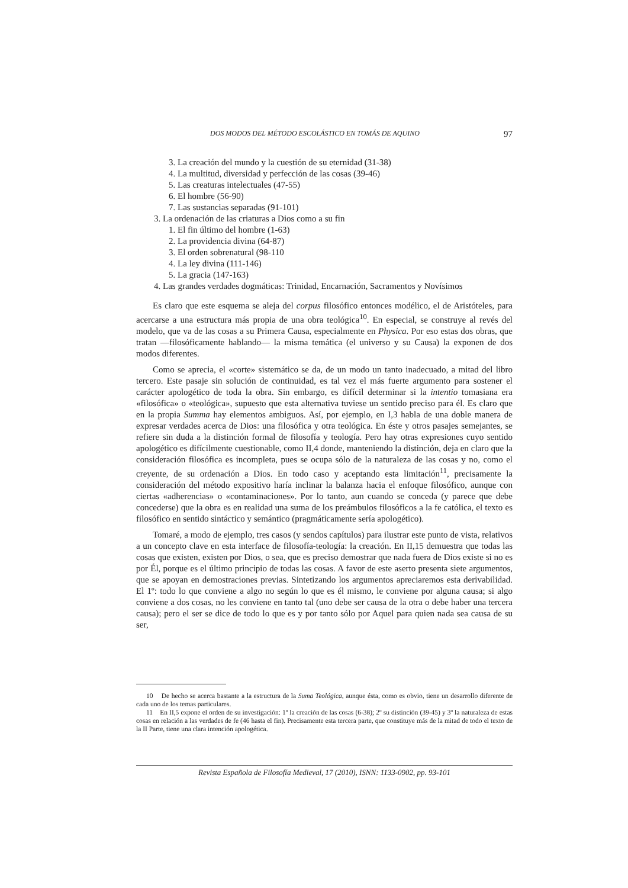DOS MODOS DEL MÉTODO ESCOLÁSTICO EN TOMÁS DE AQUINO 97
3. La creación del mundo y la cuestión de su eternidad (31-38)
4. La multitud, diversidad y perfección de las cosas (39-46)
5. Las creaturas intelectuales (47-55)
6. El hombre (56-90)
7. Las sustancias separadas (91-101)
3. La ordenación de las criaturas a Dios como a su fin
1. El fin último del hombre (1-63)
2. La providencia divina (64-87)
3. El orden sobrenatural (98-110
4. La ley divina (111-146)
5. La gracia (147-163)
4. Las grandes verdades dogmáticas: Trinidad, Encarnación, Sacramentos y Novísimos
Es claro que este esquema se aleja del corpus filosófico entonces modélico, el de Aristóteles, para acercarse a una estructura más propia de una obra teológica<sup>10</sup>. En especial, se construye al revés del modelo, que va de las cosas a su Primera Causa, especialmente en Physica. Por eso estas dos obras, que tratan —filosóficamente hablando— la misma temática (el universo y su Causa) la exponen de dos modos diferentes.
Como se aprecia, el «corte» sistemático se da, de un modo un tanto inadecuado, a mitad del libro tercero. Este pasaje sin solución de continuidad, es tal vez el más fuerte argumento para sostener el carácter apologético de toda la obra. Sin embargo, es difícil determinar si la intentio tomasiana era «filosófica» o «teológica», supuesto que esta alternativa tuviese un sentido preciso para él. Es claro que en la propia Summa hay elementos ambiguos. Así, por ejemplo, en I,3 habla de una doble manera de expresar verdades acerca de Dios: una filosófica y otra teológica. En éste y otros pasajes semejantes, se refiere sin duda a la distinción formal de filosofía y teología. Pero hay otras expresiones cuyo sentido apologético es difícilmente cuestionable, como II,4 donde, manteniendo la distinción, deja en claro que la consideración filosófica es incompleta, pues se ocupa sólo de la naturaleza de las cosas y no, como el creyente, de su ordenación a Dios. En todo caso y aceptando esta limitación<sup>11</sup>, precisamente la consideración del método expositivo haría inclinar la balanza hacia el enfoque filosófico, aunque con ciertas «adherencias» o «contaminaciones». Por lo tanto, aun cuando se conceda (y parece que debe concederse) que la obra es en realidad una suma de los preámbulos filosóficos a la fe católica, el texto es filosófico en sentido sintáctico y semántico (pragmáticamente sería apologético).
Tomaré, a modo de ejemplo, tres casos (y sendos capítulos) para ilustrar este punto de vista, relativos a un concepto clave en esta interface de filosofía-teología: la creación. En II,15 demuestra que todas las cosas que existen, existen por Dios, o sea, que es preciso demostrar que nada fuera de Dios existe si no es por Él, porque es el último principio de todas las cosas. A favor de este aserto presenta siete argumentos, que se apoyan en demostraciones previas. Sintetizando los argumentos apreciaremos esta derivabilidad. El 1º: todo lo que conviene a algo no según lo que es él mismo, le conviene por alguna causa; si algo conviene a dos cosas, no les conviene en tanto tal (uno debe ser causa de la otra o debe haber una tercera causa); pero el ser se dice de todo lo que es y por tanto sólo por Aquel para quien nada sea causa de su ser,
10 De hecho se acerca bastante a la estructura de la Suma Teológica, aunque ésta, como es obvio, tiene un desarrollo diferente de cada uno de los temas particulares.
11 En II,5 expone el orden de su investigación: 1º la creación de las cosas (6-38); 2º su distinción (39-45) y 3º la naturaleza de estas cosas en relación a las verdades de fe (46 hasta el fin). Precisamente esta tercera parte, que constituye más de la mitad de todo el texto de la II Parte, tiene una clara intención apologética.
Revista Española de Filosofía Medieval, 17 (2010), ISNN: 1133-0902, pp. 93-101